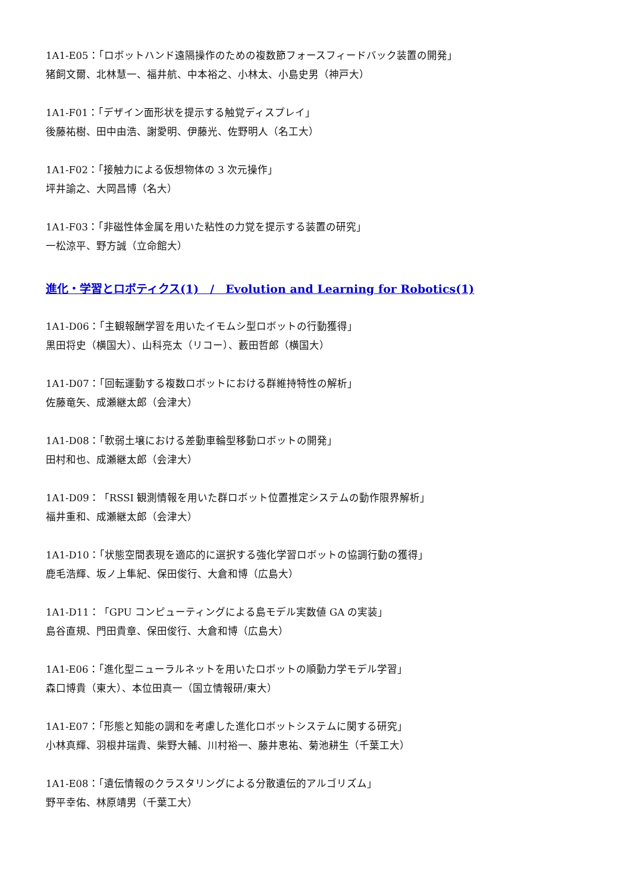1A1-E05：「ロボットハンド遠隔操作のための複数節フォースフィードバック装置の開発」
猪飼文爾、北林慧一、福井航、中本裕之、小林太、小島史男（神戸大）
1A1-F01：「デザイン面形状を提示する触覚ディスプレイ」
後藤祐樹、田中由浩、謝愛明、伊藤光、佐野明人（名工大）
1A1-F02：「接触力による仮想物体の 3 次元操作」
坪井諭之、大岡昌博（名大）
1A1-F03：「非磁性体金属を用いた粘性の力覚を提示する装置の研究」
一松涼平、野方誠（立命館大）
進化・学習とロボティクス(1)　/　Evolution and Learning for Robotics(1)
1A1-D06：「主観報酬学習を用いたイモムシ型ロボットの行動獲得」
黒田将史（横国大）、山科亮太（リコー）、藪田哲郎（横国大）
1A1-D07：「回転運動する複数ロボットにおける群維持特性の解析」
佐藤竜矢、成瀬継太郎（会津大）
1A1-D08：「軟弱土壌における差動車輪型移動ロボットの開発」
田村和也、成瀬継太郎（会津大）
1A1-D09：「RSSI 観測情報を用いた群ロボット位置推定システムの動作限界解析」
福井重和、成瀬継太郎（会津大）
1A1-D10：「状態空間表現を適応的に選択する強化学習ロボットの協調行動の獲得」
鹿毛浩輝、坂ノ上隼紀、保田俊行、大倉和博（広島大）
1A1-D11：「GPU コンピューティングによる島モデル実数値 GA の実装」
島谷直規、門田貴章、保田俊行、大倉和博（広島大）
1A1-E06：「進化型ニューラルネットを用いたロボットの順動力学モデル学習」
森口博貴（東大）、本位田真一（国立情報研/東大）
1A1-E07：「形態と知能の調和を考慮した進化ロボットシステムに関する研究」
小林真輝、羽根井瑞貴、柴野大輔、川村裕一、藤井恵祐、菊池耕生（千葉工大）
1A1-E08：「遺伝情報のクラスタリングによる分散遺伝的アルゴリズム」
野平幸佑、林原靖男（千葉工大）